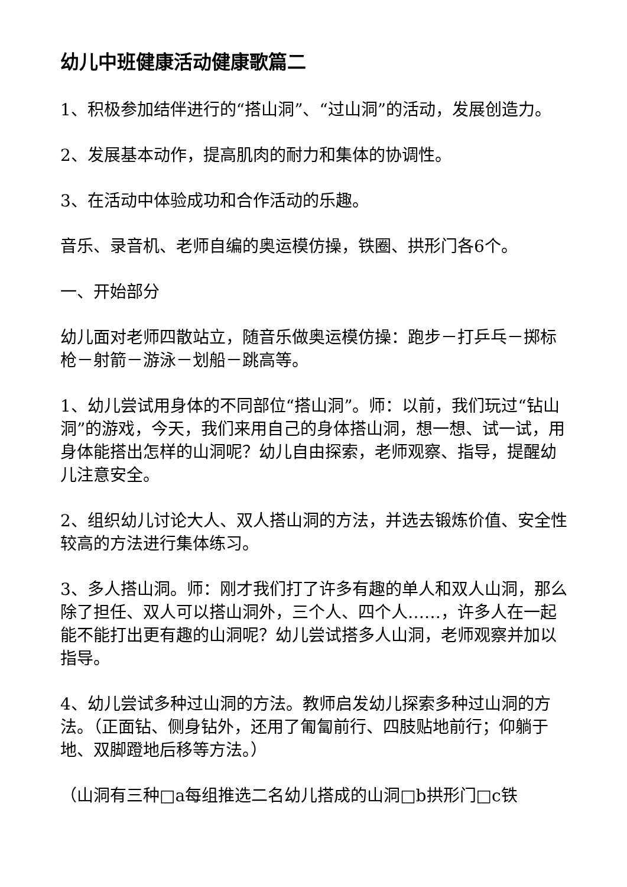幼儿中班健康活动健康歌篇二
1、积极参加结伴进行的“搭山洞”、“过山洞”的活动，发展创造力。
2、发展基本动作，提高肌肉的耐力和集体的协调性。
3、在活动中体验成功和合作活动的乐趣。
音乐、录音机、老师自编的奥运模仿操，铁圈、拱形门各6个。
一、开始部分
幼儿面对老师四散站立，随音乐做奥运模仿操：跑步－打乒乓－掷标枪－射箭－游泳－划船－跳高等。
1、幼儿尝试用身体的不同部位“搭山洞”。师：以前，我们玩过“钻山洞”的游戏，今天，我们来用自己的身体搭山洞，想一想、试一试，用身体能搭出怎样的山洞呢？幼儿自由探索，老师观察、指导，提醒幼儿注意安全。
2、组织幼儿讨论大人、双人搭山洞的方法，并选去锻炼价值、安全性较高的方法进行集体练习。
3、多人搭山洞。师：刚才我们打了许多有趣的单人和双人山洞，那么除了担任、双人可以搭山洞外，三个人、四个人……，许多人在一起能不能打出更有趣的山洞呢？幼儿尝试搭多人山洞，老师观察并加以指导。
4、幼儿尝试多种过山洞的方法。教师启发幼儿探索多种过山洞的方法。（正面钻、侧身钻外，还用了匍匐前行、四肢贴地前行；仰躺于地、双脚蹬地后移等方法。）
（山洞有三种□a每组推选二名幼儿搭成的山洞□b拱形门□c铁